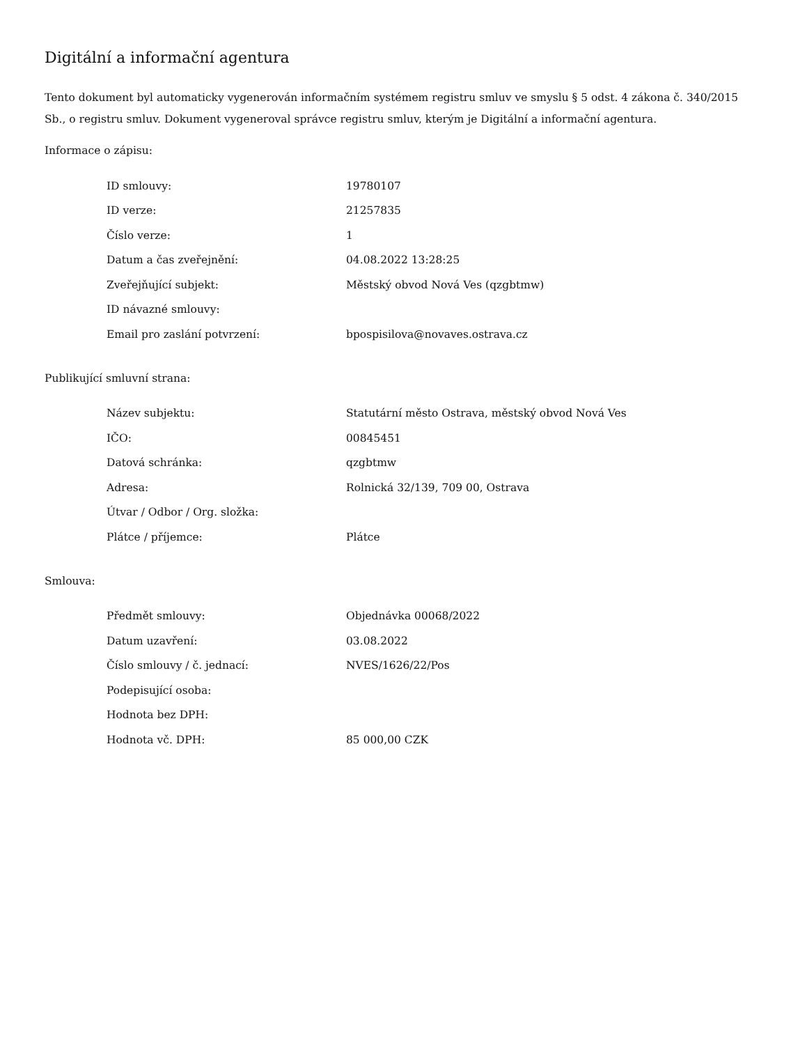Digitální a informační agentura
Tento dokument byl automaticky vygenerován informačním systémem registru smluv ve smyslu § 5 odst. 4 zákona č. 340/2015 Sb., o registru smluv. Dokument vygeneroval správce registru smluv, kterým je Digitální a informační agentura.
Informace o zápisu:
| ID smlouvy: | 19780107 |
| ID verze: | 21257835 |
| Číslo verze: | 1 |
| Datum a čas zveřejnění: | 04.08.2022 13:28:25 |
| Zveřejňující subjekt: | Městský obvod Nová Ves (qzgbtmw) |
| ID návazné smlouvy: | |
| Email pro zaslání potvrzení: | bpospisilova@novaves.ostrava.cz |
Publikující smluvní strana:
| Název subjektu: | Statutární město Ostrava, městský obvod Nová Ves |
| IČO: | 00845451 |
| Datová schránka: | qzgbtmw |
| Adresa: | Rolnická 32/139, 709 00, Ostrava |
| Útvar / Odbor / Org. složka: | |
| Plátce / příjemce: | Plátce |
Smlouva:
| Předmět smlouvy: | Objednávka 00068/2022 |
| Datum uzavření: | 03.08.2022 |
| Číslo smlouvy / č. jednací: | NVES/1626/22/Pos |
| Podepisující osoba: | |
| Hodnota bez DPH: | |
| Hodnota vč. DPH: | 85 000,00 CZK |